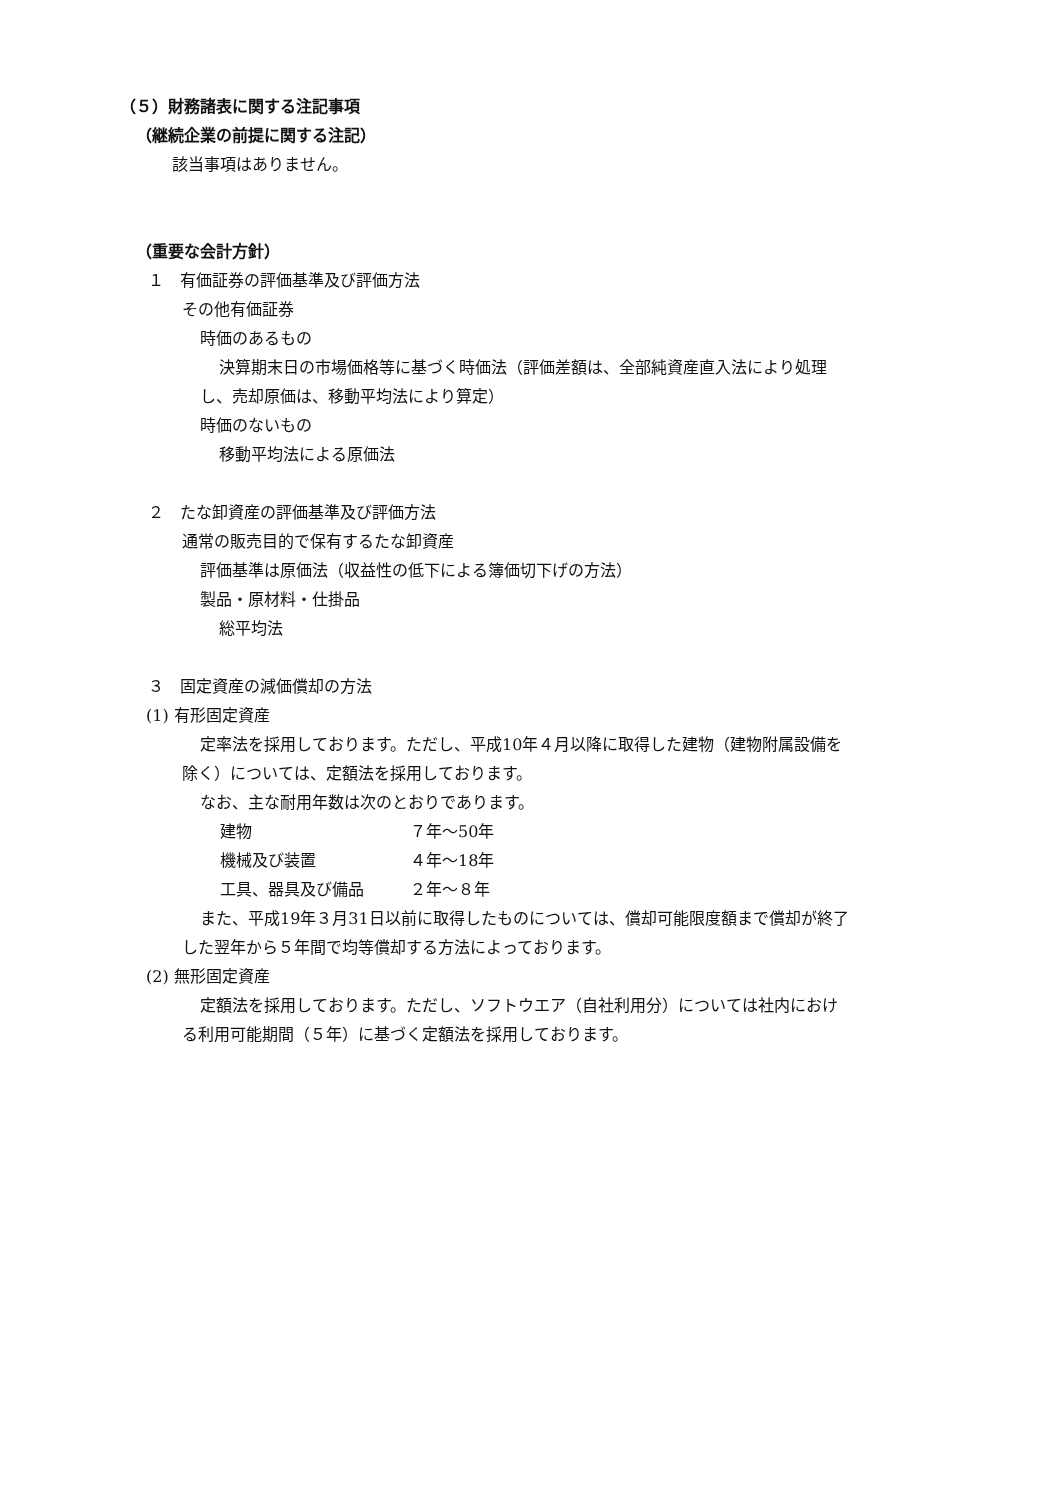（５）財務諸表に関する注記事項
（継続企業の前提に関する注記）
該当事項はありません。
（重要な会計方針）
１　有価証券の評価基準及び評価方法
その他有価証券
時価のあるもの
決算期末日の市場価格等に基づく時価法（評価差額は、全部純資産直入法により処理
し、売却原価は、移動平均法により算定）
時価のないもの
移動平均法による原価法
２　たな卸資産の評価基準及び評価方法
通常の販売目的で保有するたな卸資産
評価基準は原価法（収益性の低下による簿価切下げの方法）
製品・原材料・仕掛品
総平均法
３　固定資産の減価償却の方法
(1) 有形固定資産
定率法を採用しております。ただし、平成10年４月以降に取得した建物（建物附属設備を
除く）については、定額法を採用しております。
なお、主な耐用年数は次のとおりであります。
| 建物 | ７年～50年 |
| 機械及び装置 | ４年～18年 |
| 工具、器具及び備品 | ２年～８年 |
また、平成19年３月31日以前に取得したものについては、償却可能限度額まで償却が終了
した翌年から５年間で均等償却する方法によっております。
(2) 無形固定資産
定額法を採用しております。ただし、ソフトウエア（自社利用分）については社内におけ
る利用可能期間（５年）に基づく定額法を採用しております。